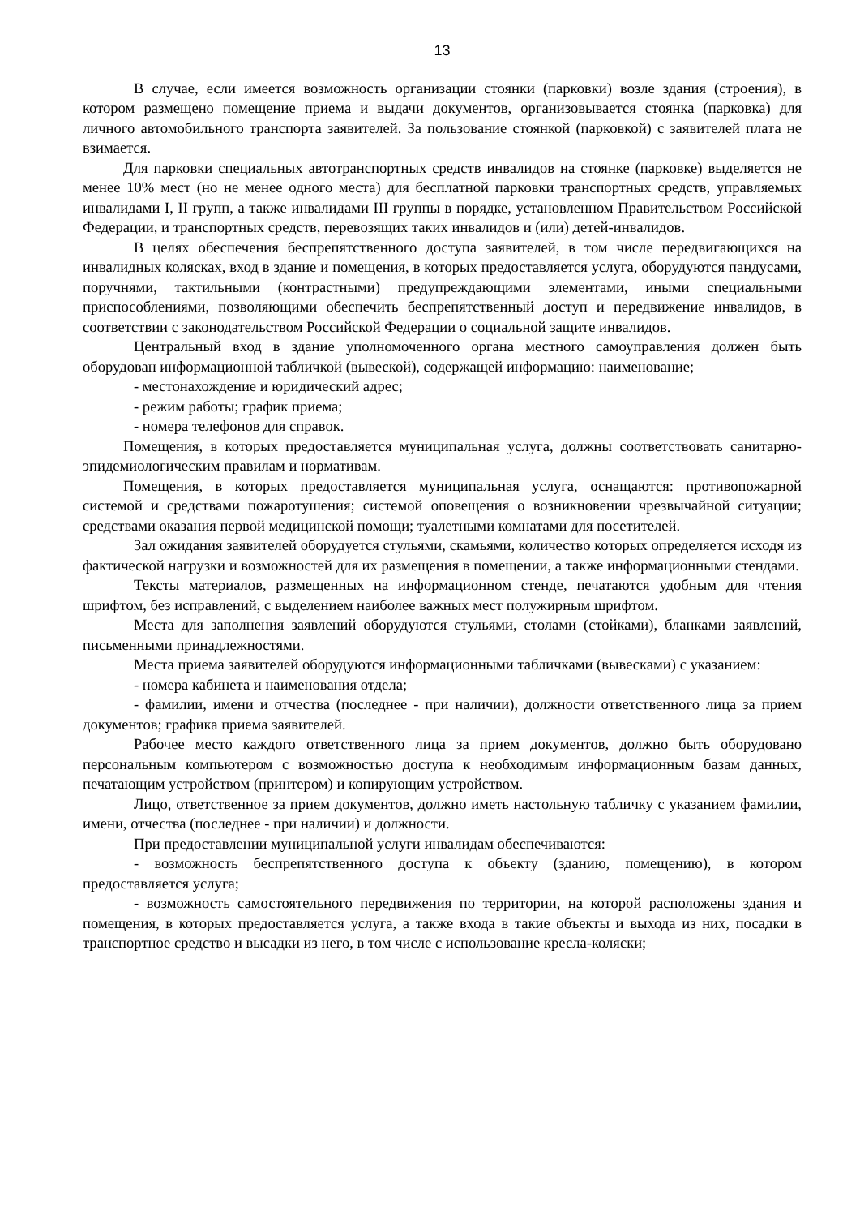13
В случае, если имеется возможность организации стоянки (парковки) возле здания (строения), в котором размещено помещение приема и выдачи документов, организовывается стоянка (парковка) для личного автомобильного транспорта заявителей. За пользование стоянкой (парковкой) с заявителей плата не взимается.
Для парковки специальных автотранспортных средств инвалидов на стоянке (парковке) выделяется не менее 10% мест (но не менее одного места) для бесплатной парковки транспортных средств, управляемых инвалидами I, II групп, а также инвалидами III группы в порядке, установленном Правительством Российской Федерации, и транспортных средств, перевозящих таких инвалидов и (или) детей-инвалидов.
В целях обеспечения беспрепятственного доступа заявителей, в том числе передвигающихся на инвалидных колясках, вход в здание и помещения, в которых предоставляется услуга, оборудуются пандусами, поручнями, тактильными (контрастными) предупреждающими элементами, иными специальными приспособлениями, позволяющими обеспечить беспрепятственный доступ и передвижение инвалидов, в соответствии с законодательством Российской Федерации о социальной защите инвалидов.
Центральный вход в здание уполномоченного органа местного самоуправления должен быть оборудован информационной табличкой (вывеской), содержащей информацию: наименование;
- местонахождение и юридический адрес;
- режим работы; график приема;
- номера телефонов для справок.
Помещения, в которых предоставляется муниципальная услуга, должны соответствовать санитарно-эпидемиологическим правилам и нормативам.
Помещения, в которых предоставляется муниципальная услуга, оснащаются: противопожарной системой и средствами пожаротушения; системой оповещения о возникновении чрезвычайной ситуации; средствами оказания первой медицинской помощи; туалетными комнатами для посетителей.
Зал ожидания заявителей оборудуется стульями, скамьями, количество которых определяется исходя из фактической нагрузки и возможностей для их размещения в помещении, а также информационными стендами.
Тексты материалов, размещенных на информационном стенде, печатаются удобным для чтения шрифтом, без исправлений, с выделением наиболее важных мест полужирным шрифтом.
Места для заполнения заявлений оборудуются стульями, столами (стойками), бланками заявлений, письменными принадлежностями.
Места приема заявителей оборудуются информационными табличками (вывесками) с указанием:
- номера кабинета и наименования отдела;
- фамилии, имени и отчества (последнее - при наличии), должности ответственного лица за прием документов; графика приема заявителей.
Рабочее место каждого ответственного лица за прием документов, должно быть оборудовано персональным компьютером с возможностью доступа к необходимым информационным базам данных, печатающим устройством (принтером) и копирующим устройством.
Лицо, ответственное за прием документов, должно иметь настольную табличку с указанием фамилии, имени, отчества (последнее - при наличии) и должности.
При предоставлении муниципальной услуги инвалидам обеспечиваются:
- возможность беспрепятственного доступа к объекту (зданию, помещению), в котором предоставляется услуга;
- возможность самостоятельного передвижения по территории, на которой расположены здания и помещения, в которых предоставляется услуга, а также входа в такие объекты и выхода из них, посадки в транспортное средство и высадки из него, в том числе с использование кресла-коляски;